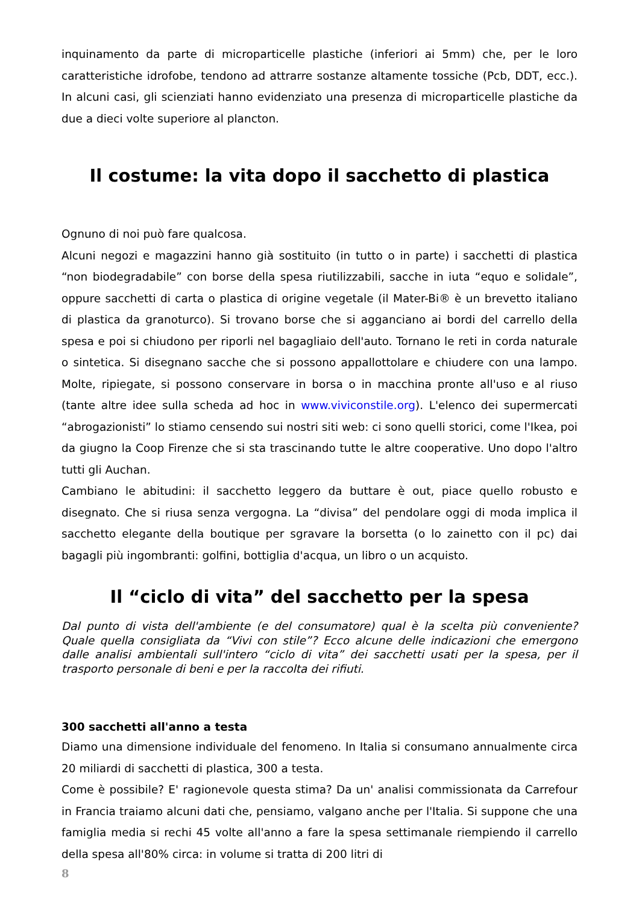inquinamento da parte di microparticelle plastiche (inferiori ai 5mm) che, per le loro caratteristiche idrofobe, tendono ad attrarre sostanze altamente tossiche (Pcb, DDT, ecc.). In alcuni casi, gli scienziati hanno evidenziato una presenza di microparticelle plastiche da due a dieci volte superiore al plancton.
Il costume: la vita dopo il sacchetto di plastica
Ognuno di noi può fare qualcosa.
Alcuni negozi e magazzini hanno già sostituito (in tutto o in parte) i sacchetti di plastica “non biodegradabile” con borse della spesa riutilizzabili, sacche in iuta “equo e solidale”, oppure sacchetti di carta o plastica di origine vegetale (il Mater-Bi® è un brevetto italiano di plastica da granoturco). Si trovano borse che si agganciano ai bordi del carrello della spesa e poi si chiudono per riporli nel bagagliaio dell'auto. Tornano le reti in corda naturale o sintetica. Si disegnano sacche che si possono appallottolare e chiudere con una lampo. Molte, ripiegate, si possono conservare in borsa o in macchina pronte all'uso e al riuso (tante altre idee sulla scheda ad hoc in www.viviconstile.org). L'elenco dei supermercati “abrogazionisti” lo stiamo censendo sui nostri siti web: ci sono quelli storici, come l'Ikea, poi da giugno la Coop Firenze che si sta trascinando tutte le altre cooperative. Uno dopo l'altro tutti gli Auchan.
Cambiano le abitudini: il sacchetto leggero da buttare è out, piace quello robusto e disegnato. Che si riusa senza vergogna. La “divisa” del pendolare oggi di moda implica il sacchetto elegante della boutique per sgravare la borsetta (o lo zainetto con il pc) dai bagagli più ingombranti: golfini, bottiglia d'acqua, un libro o un acquisto.
Il “ciclo di vita” del sacchetto per la spesa
Dal punto di vista dell'ambiente (e del consumatore) qual è la scelta più conveniente? Quale quella consigliata da “Vivi con stile”? Ecco alcune delle indicazioni che emergono dalle analisi ambientali sull'intero “ciclo di vita” dei sacchetti usati per la spesa, per il trasporto personale di beni e per la raccolta dei rifiuti.
300 sacchetti all'anno a testa
Diamo una dimensione individuale del fenomeno. In Italia si consumano annualmente circa 20 miliardi di sacchetti di plastica, 300 a testa.
Come è possibile? E' ragionevole questa stima? Da un' analisi commissionata da Carrefour in Francia traiamo alcuni dati che, pensiamo, valgano anche per l'Italia. Si suppone che una famiglia media si rechi 45 volte all'anno a fare la spesa settimanale riempiendo il carrello della spesa all'80% circa: in volume si tratta di 200 litri di
8